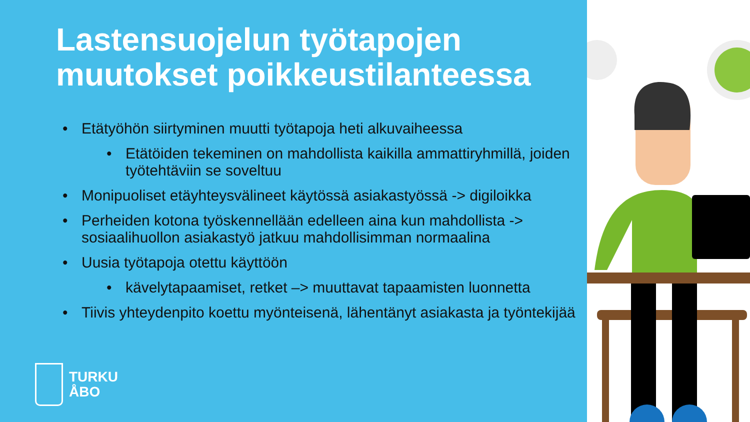Lastensuojelun työtapojen muutokset poikkeustilanteessa
• Etätyöhön siirtyminen muutti työtapoja heti alkuvaiheessa
• Etätöiden tekeminen on mahdollista kaikilla ammattiryhmillä, joiden työtehtäviin se soveltuu
• Monipuoliset etäyhteysvälineet käytössä asiakastyössä -> digiloikka
• Perheiden kotona työskennellään edelleen aina kun mahdollista -> sosiaalihuollon asiakastyö jatkuu mahdollisimman normaalina
• Uusia työtapoja otettu käyttöön
• kävelytapaamiset, retket –> muuttavat tapaamisten luonnetta
• Tiivis yhteydenpito koettu myönteisenä, lähentänyt asiakasta ja työntekijää
TURKU
ÅBO